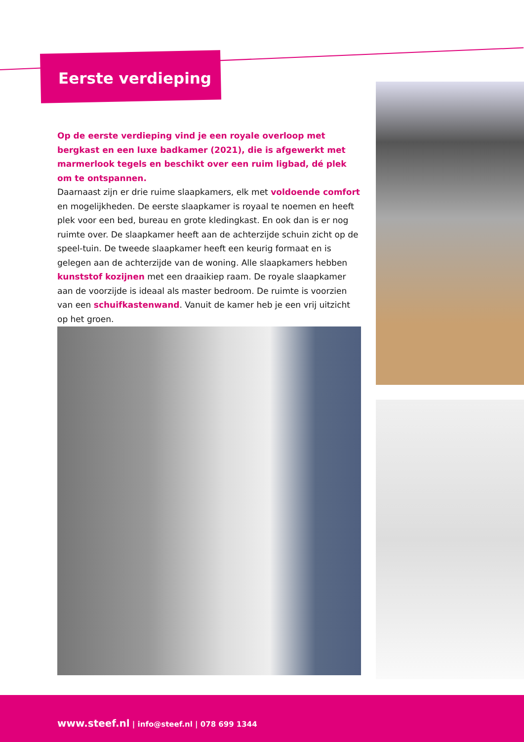Eerste verdieping
Op de eerste verdieping vind je een royale overloop met bergkast en een luxe badkamer (2021), die is afgewerkt met marmerlook tegels en beschikt over een ruim ligbad, dé plek om te ontspannen.
Daarnaast zijn er drie ruime slaapkamers, elk met voldoende comfort en mogelijkheden. De eerste slaapkamer is royaal te noemen en heeft plek voor een bed, bureau en grote kledingkast. En ook dan is er nog ruimte over. De slaapkamer heeft aan de achterzijde schuin zicht op de speel-tuin. De tweede slaapkamer heeft een keurig formaat en is gelegen aan de achterzijde van de woning. Alle slaapkamers hebben kunststof kozijnen met een draaikiep raam. De royale slaapkamer aan de voorzijde is ideaal als master bedroom. De ruimte is voorzien van een schuifkastenwand. Vanuit de kamer heb je een vrij uitzicht op het groen.
www.steef.nl | info@steef.nl | 078 699 1344